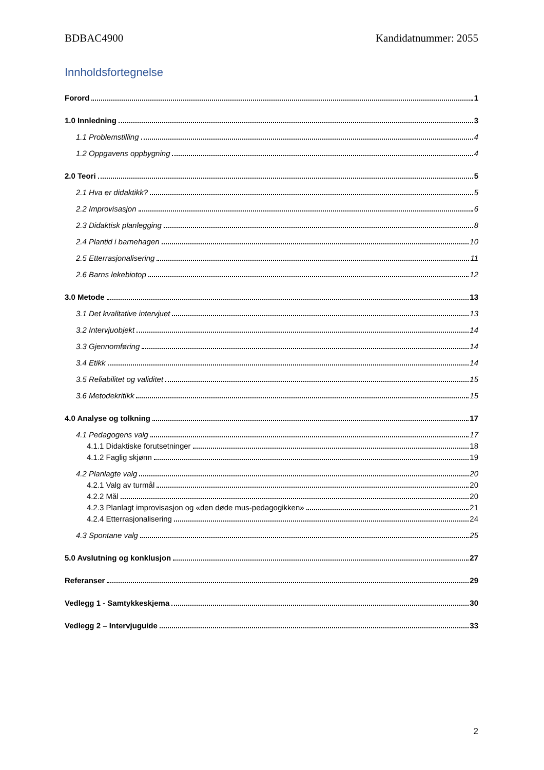BDBAC4900 Kandidatnummer: 2055
Innholdsfortegnelse
Forord 1
1.0 Innledning 3
1.1 Problemstilling 4
1.2 Oppgavens oppbygning 4
2.0 Teori 5
2.1 Hva er didaktikk? 5
2.2 Improvisasjon 6
2.3 Didaktisk planlegging 8
2.4 Plantid i barnehagen 10
2.5 Etterrasjonalisering 11
2.6 Barns lekebiotop 12
3.0 Metode 13
3.1 Det kvalitative intervjuet 13
3.2 Intervjuobjekt 14
3.3 Gjennomføring 14
3.4 Etikk 14
3.5 Reliabilitet og validitet 15
3.6 Metodekritikk 15
4.0 Analyse og tolkning 17
4.1 Pedagogens valg 17
4.1.1 Didaktiske forutsetninger 18
4.1.2 Faglig skjønn 19
4.2 Planlagte valg 20
4.2.1 Valg av turmål 20
4.2.2 Mål 20
4.2.3 Planlagt improvisasjon og «den døde mus-pedagogikken» 21
4.2.4 Etterrasjonalisering 24
4.3 Spontane valg 25
5.0 Avslutning og konklusjon 27
Referanser 29
Vedlegg 1 - Samtykkeskjema 30
Vedlegg 2 – Intervjuguide 33
2